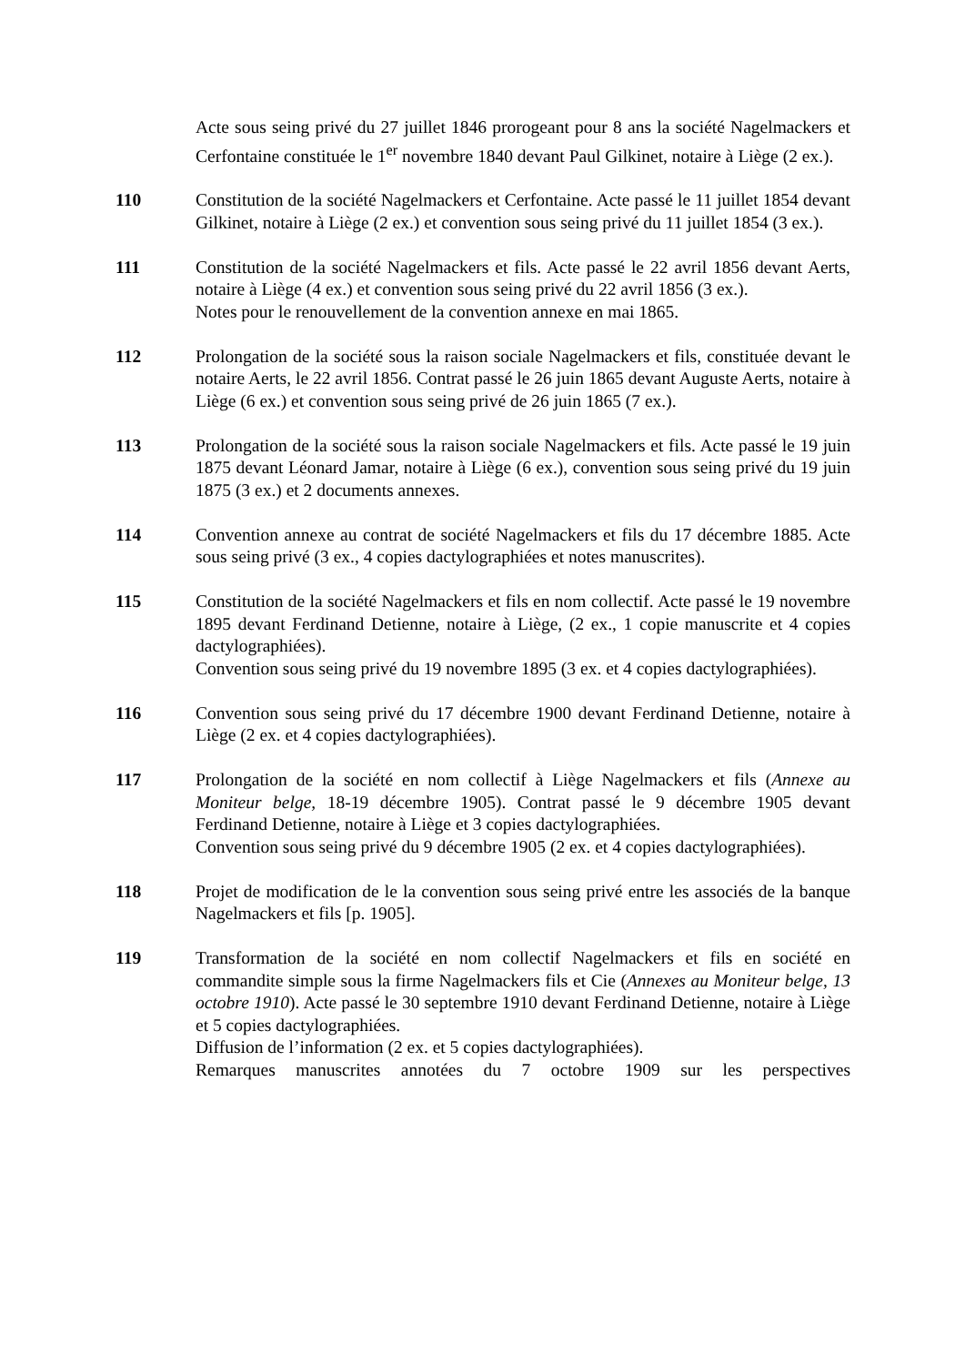Acte sous seing privé du 27 juillet 1846 prorogeant pour 8 ans la société Nagelmackers et Cerfontaine constituée le 1<sup>er</sup> novembre 1840 devant Paul Gilkinet, notaire à Liège (2 ex.).
110 Constitution de la société Nagelmackers et Cerfontaine. Acte passé le 11 juillet 1854 devant Gilkinet, notaire à Liège (2 ex.) et convention sous seing privé du 11 juillet 1854 (3 ex.).
111 Constitution de la société Nagelmackers et fils. Acte passé le 22 avril 1856 devant Aerts, notaire à Liège (4 ex.) et convention sous seing privé du 22 avril 1856 (3 ex.).
Notes pour le renouvellement de la convention annexe en mai 1865.
112 Prolongation de la société sous la raison sociale Nagelmackers et fils, constituée devant le notaire Aerts, le 22 avril 1856. Contrat passé le 26 juin 1865 devant Auguste Aerts, notaire à Liège (6 ex.) et convention sous seing privé de 26 juin 1865 (7 ex.).
113 Prolongation de la société sous la raison sociale Nagelmackers et fils. Acte passé le 19 juin 1875 devant Léonard Jamar, notaire à Liège (6 ex.), convention sous seing privé du 19 juin 1875 (3 ex.) et 2 documents annexes.
114 Convention annexe au contrat de société Nagelmackers et fils du 17 décembre 1885. Acte sous seing privé (3 ex., 4 copies dactylographiées et notes manuscrites).
115 Constitution de la société Nagelmackers et fils en nom collectif. Acte passé le 19 novembre 1895 devant Ferdinand Detienne, notaire à Liège, (2 ex., 1 copie manuscrite et 4 copies dactylographiées).
Convention sous seing privé du 19 novembre 1895 (3 ex. et 4 copies dactylographiées).
116 Convention sous seing privé du 17 décembre 1900 devant Ferdinand Detienne, notaire à Liège (2 ex. et 4 copies dactylographiées).
117 Prolongation de la société en nom collectif à Liège Nagelmackers et fils (Annexe au Moniteur belge, 18-19 décembre 1905). Contrat passé le 9 décembre 1905 devant Ferdinand Detienne, notaire à Liège et 3 copies dactylographiées.
Convention sous seing privé du 9 décembre 1905 (2 ex. et 4 copies dactylographiées).
118 Projet de modification de le la convention sous seing privé entre les associés de la banque Nagelmackers et fils [p. 1905].
119 Transformation de la société en nom collectif Nagelmackers et fils en société en commandite simple sous la firme Nagelmackers fils et Cie (Annexes au Moniteur belge, 13 octobre 1910). Acte passé le 30 septembre 1910 devant Ferdinand Detienne, notaire à Liège et 5 copies dactylographiées.
Diffusion de l’information (2 ex. et 5 copies dactylographiées).
Remarques manuscrites annotées du 7 octobre 1909 sur les perspectives